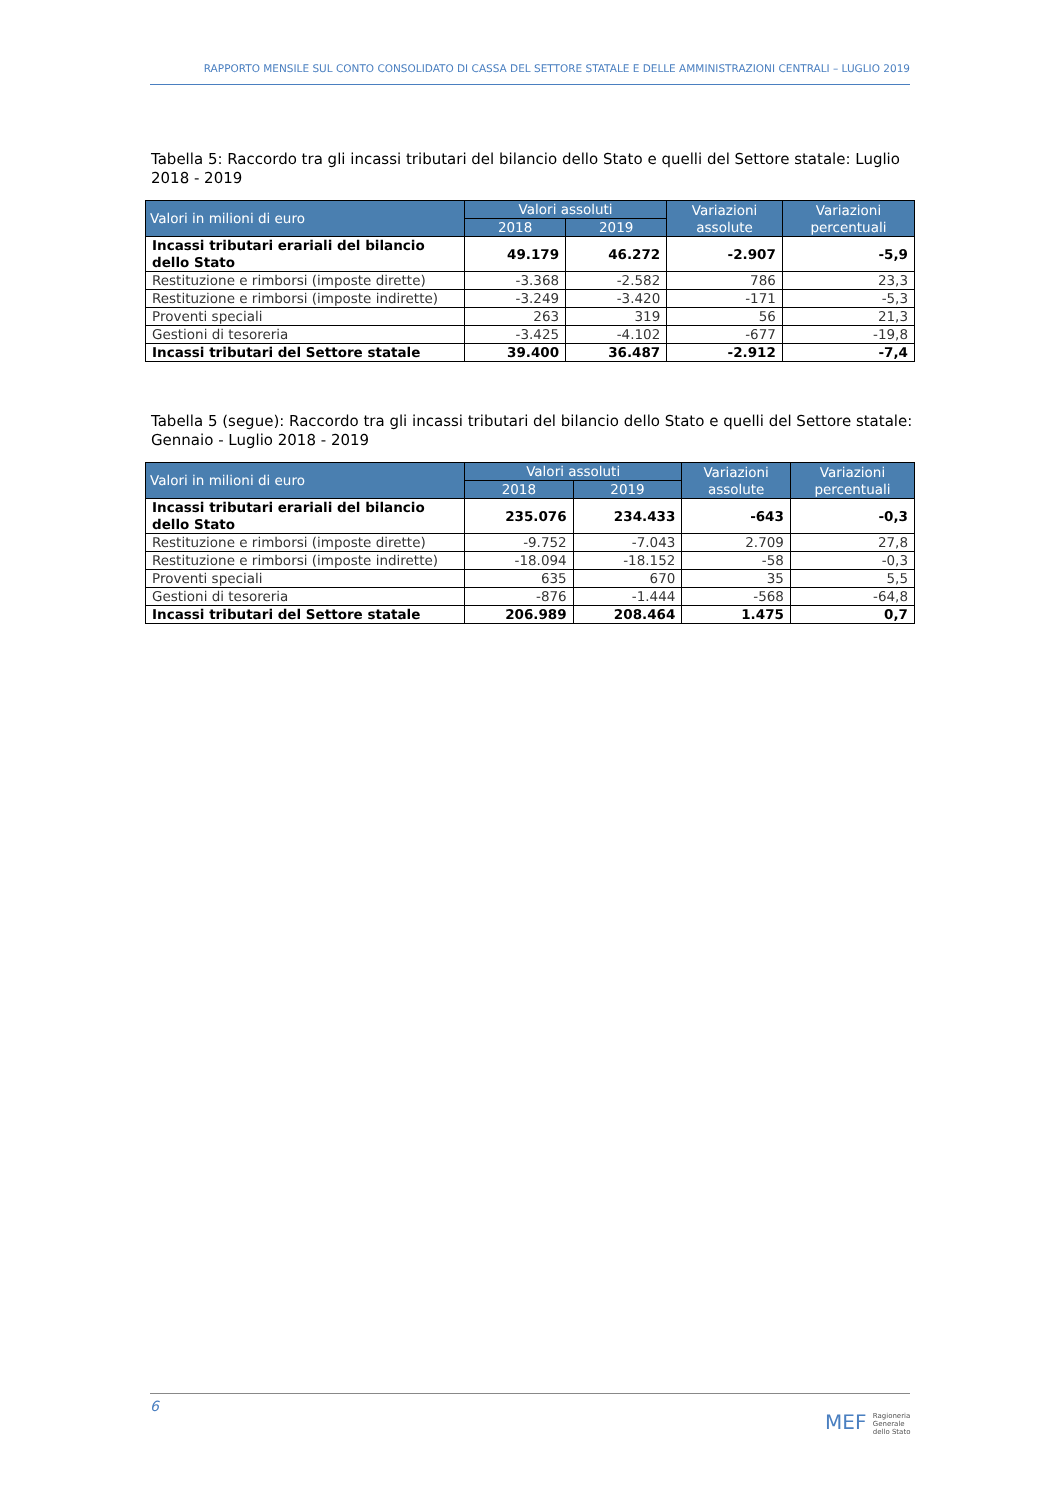RAPPORTO MENSILE SUL CONTO CONSOLIDATO DI CASSA DEL SETTORE STATALE E DELLE AMMINISTRAZIONI CENTRALI – LUGLIO 2019
Tabella 5: Raccordo tra gli incassi tributari del bilancio dello Stato e quelli del Settore statale: Luglio 2018 - 2019
| Valori in milioni di euro | Valori assoluti | | Variazioni assolute | Variazioni percentuali |
| --- | --- | --- | --- | --- |
| | 2018 | 2019 | | |
| Incassi tributari erariali del bilancio dello Stato | 49.179 | 46.272 | -2.907 | -5,9 |
| Restituzione e rimborsi (imposte dirette) | -3.368 | -2.582 | 786 | 23,3 |
| Restituzione e rimborsi (imposte indirette) | -3.249 | -3.420 | -171 | -5,3 |
| Proventi speciali | 263 | 319 | 56 | 21,3 |
| Gestioni di tesoreria | -3.425 | -4.102 | -677 | -19,8 |
| Incassi tributari del Settore statale | 39.400 | 36.487 | -2.912 | -7,4 |
Tabella 5 (segue): Raccordo tra gli incassi tributari del bilancio dello Stato e quelli del Settore statale: Gennaio - Luglio 2018 - 2019
| Valori in milioni di euro | Valori assoluti | | Variazioni assolute | Variazioni percentuali |
| --- | --- | --- | --- | --- |
| | 2018 | 2019 | | |
| Incassi tributari erariali del bilancio dello Stato | 235.076 | 234.433 | -643 | -0,3 |
| Restituzione e rimborsi (imposte dirette) | -9.752 | -7.043 | 2.709 | 27,8 |
| Restituzione e rimborsi (imposte indirette) | -18.094 | -18.152 | -58 | -0,3 |
| Proventi speciali | 635 | 670 | 35 | 5,5 |
| Gestioni di tesoreria | -876 | -1.444 | -568 | -64,8 |
| Incassi tributari del Settore statale | 206.989 | 208.464 | 1.475 | 0,7 |
6
MEF Ragioneria
Generale
dello Stato